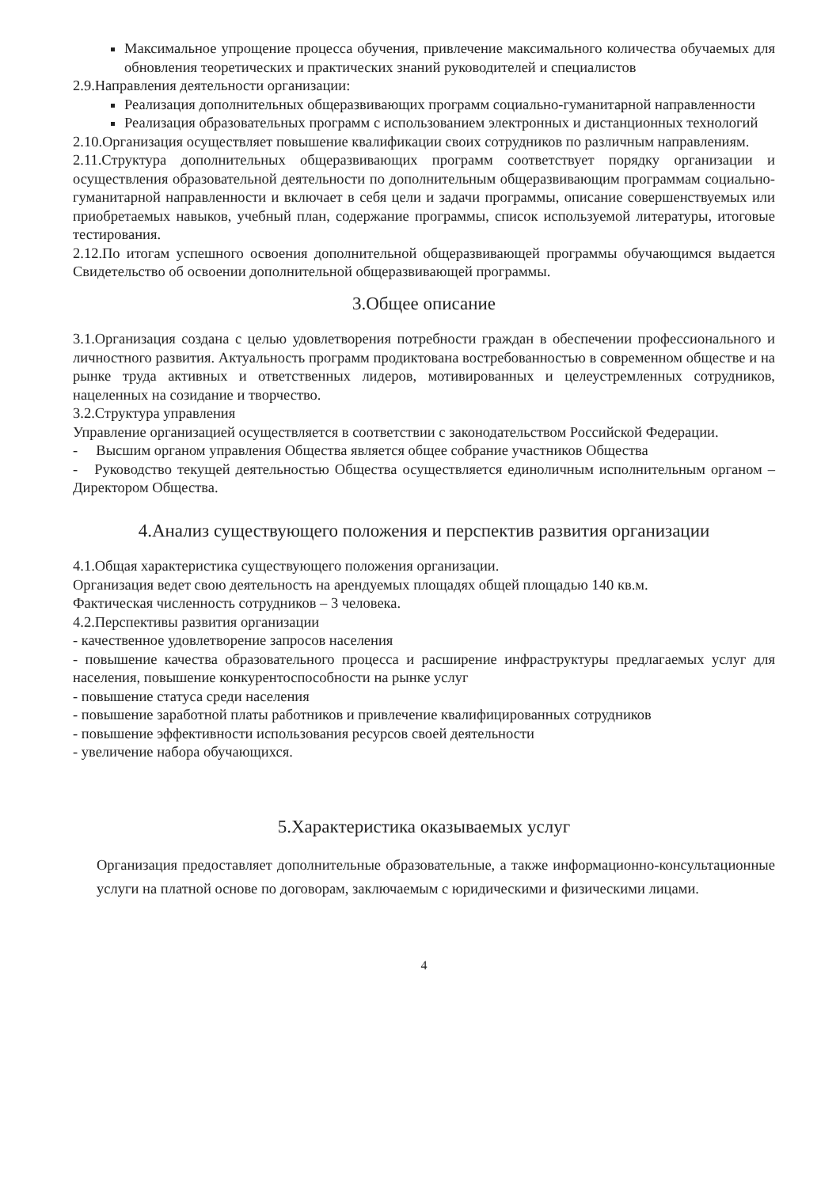Максимальное упрощение процесса обучения, привлечение максимального количества обучаемых для обновления теоретических и практических знаний руководителей и специалистов
2.9.Направления деятельности организации:
Реализация дополнительных общеразвивающих программ социально-гуманитарной направленности
Реализация образовательных программ с использованием электронных и дистанционных технологий
2.10.Организация осуществляет повышение квалификации своих сотрудников по различным направлениям.
2.11.Структура дополнительных общеразвивающих программ соответствует порядку организации и осуществления образовательной деятельности по дополнительным общеразвивающим программам социально-гуманитарной направленности и включает в себя цели и задачи программы, описание совершенствуемых или приобретаемых навыков, учебный план, содержание программы, список используемой литературы, итоговые тестирования.
2.12.По итогам успешного освоения дополнительной общеразвивающей программы обучающимся выдается Свидетельство об освоении дополнительной общеразвивающей программы.
3.Общее описание
3.1.Организация создана с целью удовлетворения потребности граждан в обеспечении профессионального и личностного развития. Актуальность программ продиктована востребованностью в современном обществе и на рынке труда активных и ответственных лидеров, мотивированных и целеустремленных сотрудников, нацеленных на созидание и творчество.
3.2.Структура управления
Управление организацией осуществляется в соответствии с законодательством Российской Федерации.
- Высшим органом управления Общества является общее собрание участников Общества
- Руководство текущей деятельностью Общества осуществляется единоличным исполнительным органом – Директором Общества.
4.Анализ существующего положения и перспектив развития организации
4.1.Общая характеристика существующего положения организации.
Организация ведет свою деятельность на арендуемых площадях общей площадью 140 кв.м.
Фактическая численность сотрудников – 3 человека.
4.2.Перспективы развития организации
- качественное удовлетворение запросов населения
- повышение качества образовательного процесса и расширение инфраструктуры предлагаемых услуг для населения, повышение конкурентоспособности на рынке услуг
- повышение статуса среди населения
- повышение заработной платы работников и привлечение квалифицированных сотрудников
- повышение эффективности использования ресурсов своей деятельности
- увеличение набора обучающихся.
5.Характеристика оказываемых услуг
Организация предоставляет дополнительные образовательные, а также информационно-консультационные услуги на платной основе по договорам, заключаемым с юридическими и физическими лицами.
4